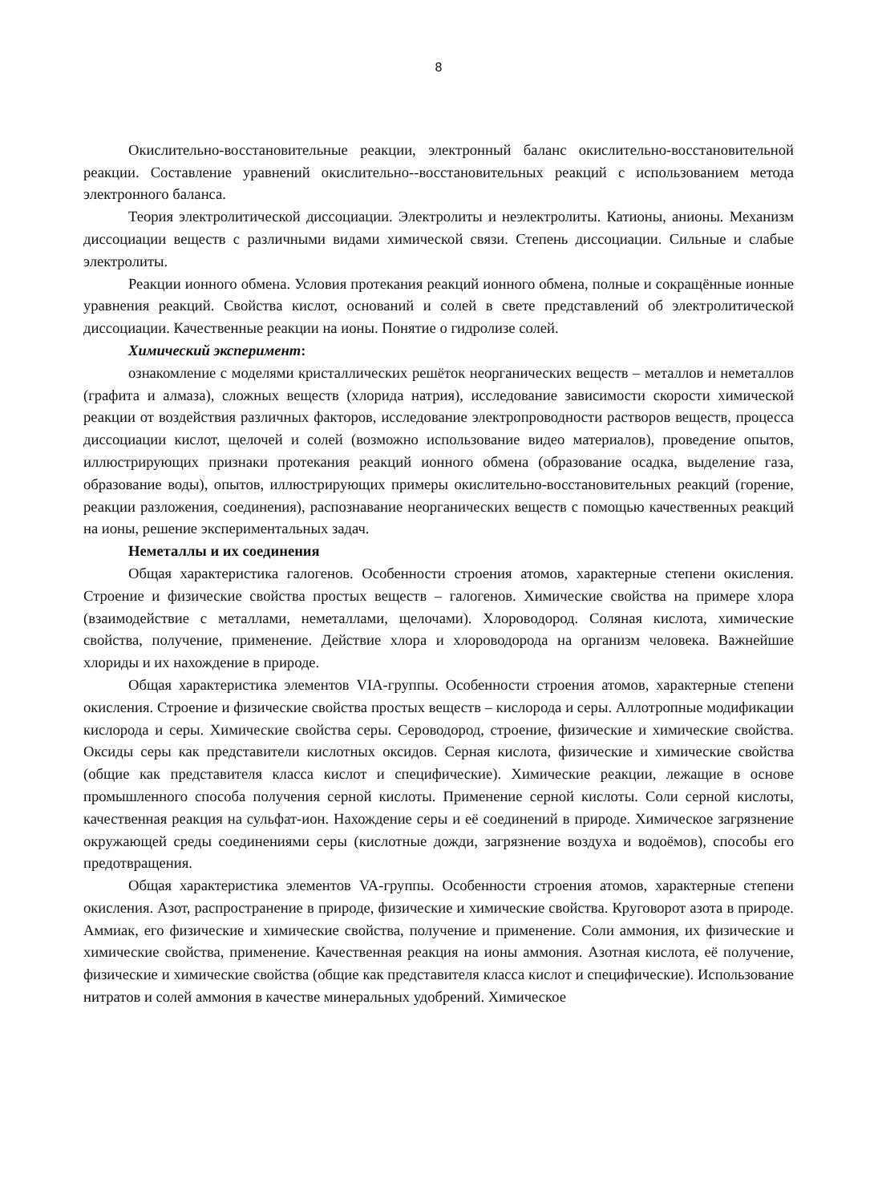8
Окислительно-восстановительные реакции, электронный баланс окислительно-восстановительной реакции. Составление уравнений окислительно--восстановительных реакций с использованием метода электронного баланса.
Теория электролитической диссоциации. Электролиты и неэлектролиты. Катионы, анионы. Механизм диссоциации веществ с различными видами химической связи. Степень диссоциации. Сильные и слабые электролиты.
Реакции ионного обмена. Условия протекания реакций ионного обмена, полные и сокращённые ионные уравнения реакций. Свойства кислот, оснований и солей в свете представлений об электролитической диссоциации. Качественные реакции на ионы. Понятие о гидролизе солей.
Химический эксперимент:
ознакомление с моделями кристаллических решёток неорганических веществ – металлов и неметаллов (графита и алмаза), сложных веществ (хлорида натрия), исследование зависимости скорости химической реакции от воздействия различных факторов, исследование электропроводности растворов веществ, процесса диссоциации кислот, щелочей и солей (возможно использование видео материалов), проведение опытов, иллюстрирующих признаки протекания реакций ионного обмена (образование осадка, выделение газа, образование воды), опытов, иллюстрирующих примеры окислительно-восстановительных реакций (горение, реакции разложения, соединения), распознавание неорганических веществ с помощью качественных реакций на ионы, решение экспериментальных задач.
Неметаллы и их соединения
Общая характеристика галогенов. Особенности строения атомов, характерные степени окисления. Строение и физические свойства простых веществ – галогенов. Химические свойства на примере хлора (взаимодействие с металлами, неметаллами, щелочами). Хлороводород. Соляная кислота, химические свойства, получение, применение. Действие хлора и хлороводорода на организм человека. Важнейшие хлориды и их нахождение в природе.
Общая характеристика элементов VIA-группы. Особенности строения атомов, характерные степени окисления. Строение и физические свойства простых веществ – кислорода и серы. Аллотропные модификации кислорода и серы. Химические свойства серы. Сероводород, строение, физические и химические свойства. Оксиды серы как представители кислотных оксидов. Серная кислота, физические и химические свойства (общие как представителя класса кислот и специфические). Химические реакции, лежащие в основе промышленного способа получения серной кислоты. Применение серной кислоты. Соли серной кислоты, качественная реакция на сульфат-ион. Нахождение серы и её соединений в природе. Химическое загрязнение окружающей среды соединениями серы (кислотные дожди, загрязнение воздуха и водоёмов), способы его предотвращения.
Общая характеристика элементов VA-группы. Особенности строения атомов, характерные степени окисления. Азот, распространение в природе, физические и химические свойства. Круговорот азота в природе. Аммиак, его физические и химические свойства, получение и применение. Соли аммония, их физические и химические свойства, применение. Качественная реакция на ионы аммония. Азотная кислота, её получение, физические и химические свойства (общие как представителя класса кислот и специфические). Использование нитратов и солей аммония в качестве минеральных удобрений. Химическое